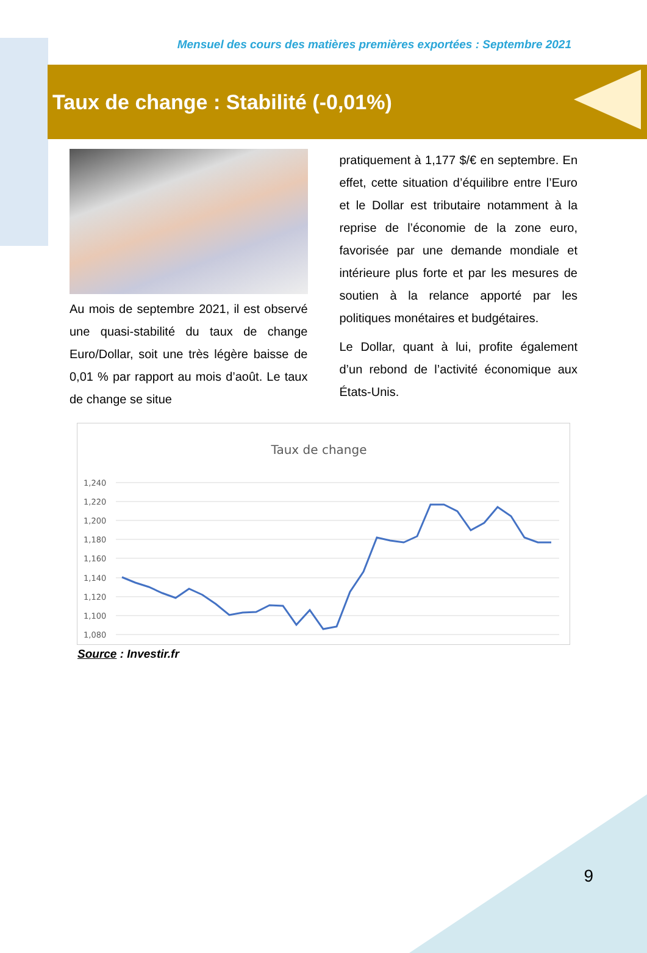Mensuel des cours des matières premières exportées : Septembre 2021
Taux de change : Stabilité (-0,01%)
Au mois de septembre 2021, il est observé une quasi-stabilité du taux de change Euro/Dollar, soit une très légère baisse de 0,01 % par rapport au mois d’août. Le taux de change se situe
pratiquement à 1,177 $/€ en septembre. En effet, cette situation d’équilibre entre l’Euro et le Dollar est tributaire notamment à la reprise de l’économie de la zone euro, favorisée par une demande mondiale et intérieure plus forte et par les mesures de soutien à la relance apporté par les politiques monétaires et budgétaires.
Le Dollar, quant à lui, profite également d’un rebond de l’activité économique aux États-Unis.
Taux de change
1,240
1,220
1,200
1,180
1,160
1,140
1,120
1,100
1,080
Source : Investir.fr
9